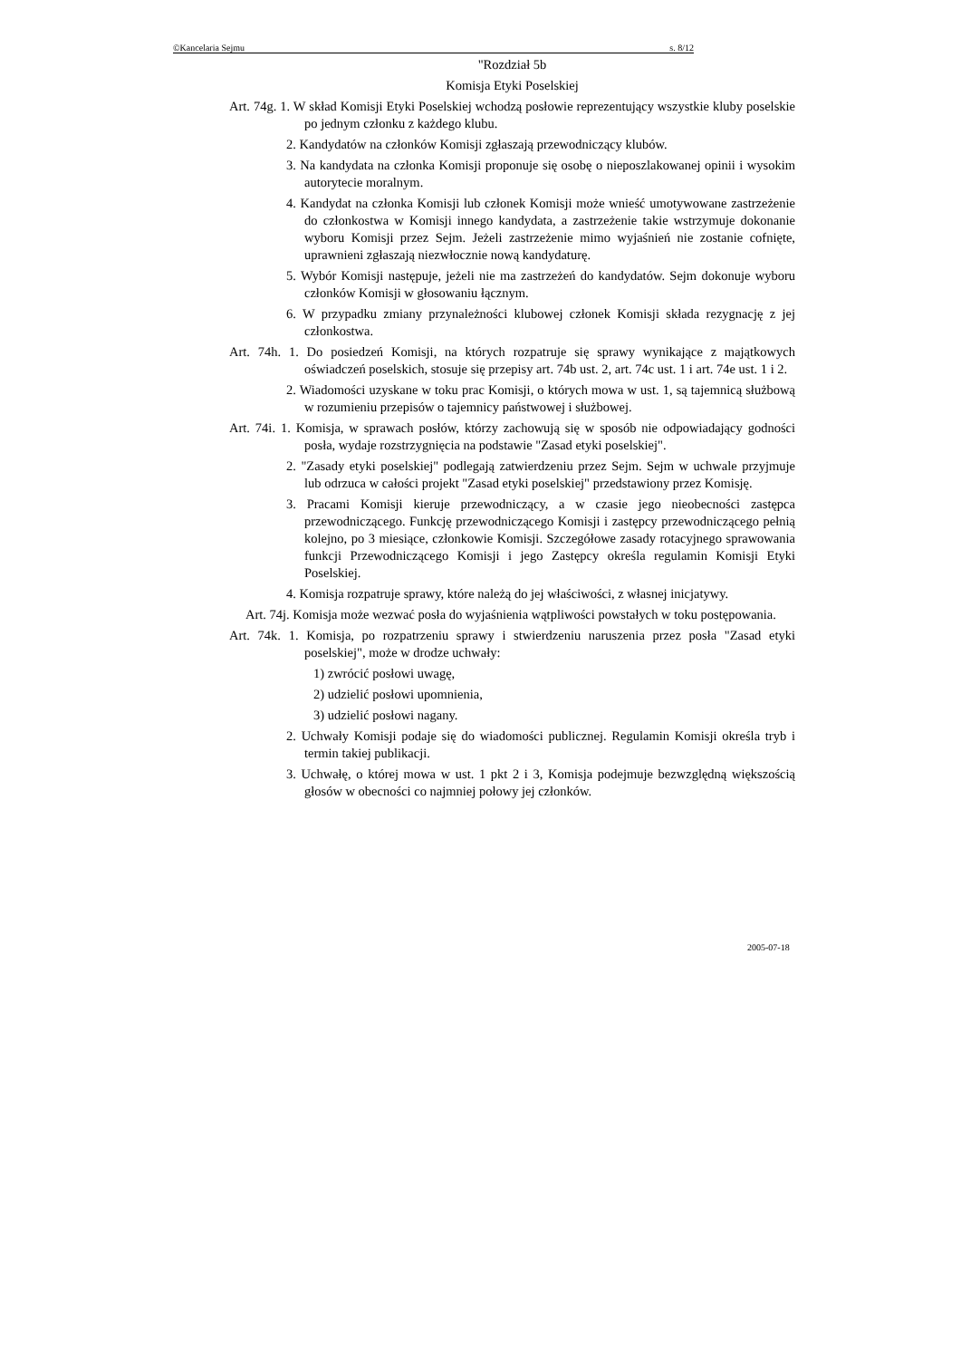©Kancelaria Sejmu s. 8/12
"Rozdział 5b
Komisja Etyki Poselskiej
Art. 74g. 1. W skład Komisji Etyki Poselskiej wchodzą posłowie reprezentujący wszystkie kluby poselskie po jednym członku z każdego klubu.
2. Kandydatów na członków Komisji zgłaszają przewodniczący klubów.
3. Na kandydata na członka Komisji proponuje się osobę o nieposzlakowanej opinii i wysokim autorytecie moralnym.
4. Kandydat na członka Komisji lub członek Komisji może wnieść umotywowane zastrzeżenie do członkostwa w Komisji innego kandydata, a zastrzeżenie takie wstrzymuje dokonanie wyboru Komisji przez Sejm. Jeżeli zastrzeżenie mimo wyjaśnień nie zostanie cofnięte, uprawnieni zgłaszają niezwłocznie nową kandydaturę.
5. Wybór Komisji następuje, jeżeli nie ma zastrzeżeń do kandydatów. Sejm dokonuje wyboru członków Komisji w głosowaniu łącznym.
6. W przypadku zmiany przynależności klubowej członek Komisji składa rezygnację z jej członkostwa.
Art. 74h. 1. Do posiedzeń Komisji, na których rozpatruje się sprawy wynikające z majątkowych oświadczeń poselskich, stosuje się przepisy art. 74b ust. 2, art. 74c ust. 1 i art. 74e ust. 1 i 2.
2. Wiadomości uzyskane w toku prac Komisji, o których mowa w ust. 1, są tajemnicą służbową w rozumieniu przepisów o tajemnicy państwowej i służbowej.
Art. 74i. 1. Komisja, w sprawach posłów, którzy zachowują się w sposób nie odpowiadający godności posła, wydaje rozstrzygnięcia na podstawie "Zasad etyki poselskiej".
2. "Zasady etyki poselskiej" podlegają zatwierdzeniu przez Sejm. Sejm w uchwale przyjmuje lub odrzuca w całości projekt "Zasad etyki poselskiej" przedstawiony przez Komisję.
3. Pracami Komisji kieruje przewodniczący, a w czasie jego nieobecności zastępca przewodniczącego. Funkcję przewodniczącego Komisji i zastępcy przewodniczącego pełnią kolejno, po 3 miesiące, członkowie Komisji. Szczegółowe zasady rotacyjnego sprawowania funkcji Przewodniczącego Komisji i jego Zastępcy określa regulamin Komisji Etyki Poselskiej.
4. Komisja rozpatruje sprawy, które należą do jej właściwości, z własnej inicjatywy.
Art. 74j. Komisja może wezwać posła do wyjaśnienia wątpliwości powstałych w toku postępowania.
Art. 74k. 1. Komisja, po rozpatrzeniu sprawy i stwierdzeniu naruszenia przez posła "Zasad etyki poselskiej", może w drodze uchwały:
1) zwrócić posłowi uwagę,
2) udzielić posłowi upomnienia,
3) udzielić posłowi nagany.
2. Uchwały Komisji podaje się do wiadomości publicznej. Regulamin Komisji określa tryb i termin takiej publikacji.
3. Uchwałę, o której mowa w ust. 1 pkt 2 i 3, Komisja podejmuje bezwzględną większością głosów w obecności co najmniej połowy jej członków.
2005-07-18